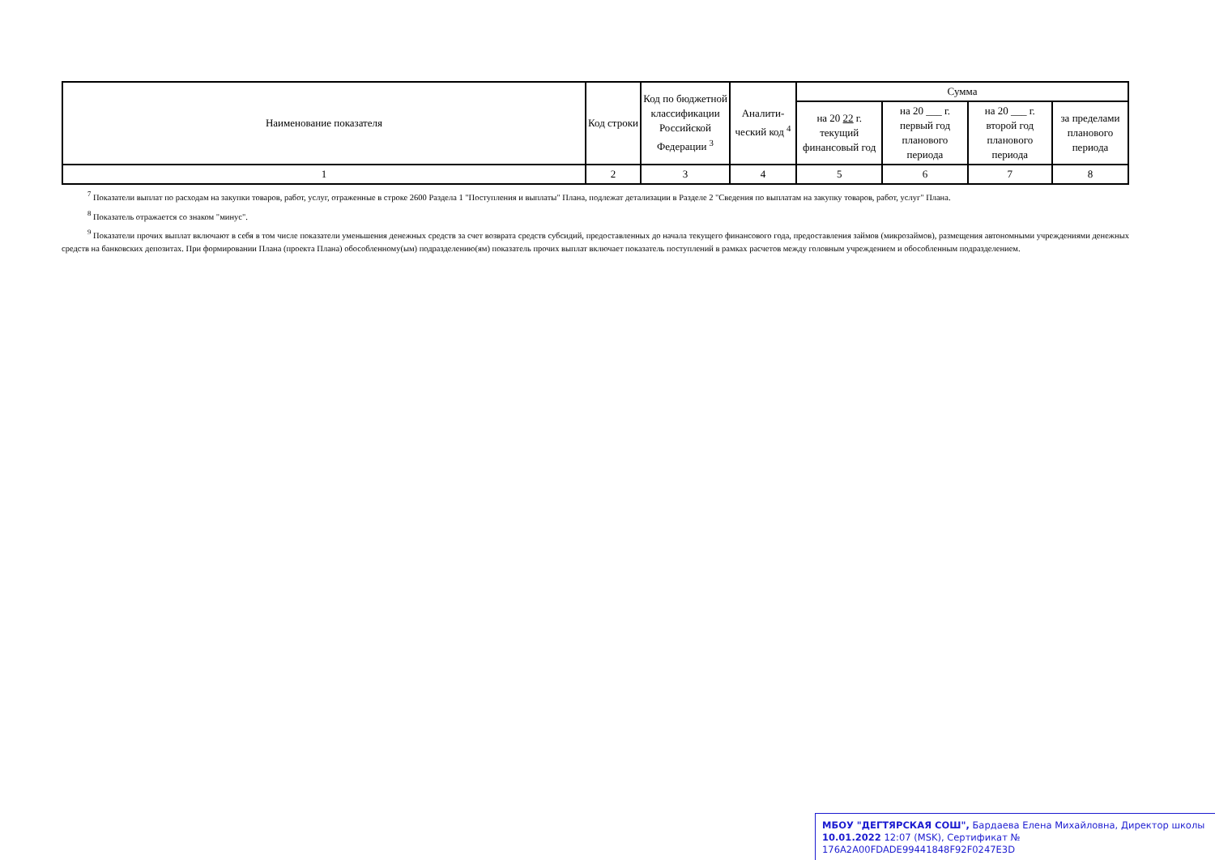| Наименование показателя | Код строки | Код по бюджетной классификации Российской Федерации <sup>3</sup> | Аналити-ческий код <sup>4</sup> | Сумма | | | |
| --- | --- | --- | --- | --- | --- | --- | --- |
| | | | | на 20 22 г. текущий финансовый год | на 20 ___ г. первый год планового периода | на 20 ___ г. второй год планового периода | за пределами планового периода |
| 1 | 2 | 3 | 4 | 5 | 6 | 7 | 8 |
<sup>7</sup> Показатели выплат по расходам на закупки товаров, работ, услуг, отраженные в строке 2600 Раздела 1 "Поступления и выплаты" Плана, подлежат детализации в Разделе 2 "Сведения по выплатам на закупку товаров, работ, услуг" Плана.
<sup>8</sup> Показатель отражается со знаком "минус".
<sup>9</sup> Показатели прочих выплат включают в себя в том числе показатели уменьшения денежных средств за счет возврата средств субсидий, предоставленных до начала текущего финансового года, предоставления займов (микрозаймов), размещения автономными учреждениями денежных средств на банковских депозитах. При формировании Плана (проекта Плана) обособленному(ым) подразделению(ям) показатель прочих выплат включает показатель поступлений в рамках расчетов между головным учреждением и обособленным подразделением.
МБОУ "ДЕГТЯРСКАЯ СОШ", Бардаева Елена Михайловна, Директор школы
10.01.2022 12:07 (MSK), Сертификат № 176A2A00FDADE99441848F92F0247E3D